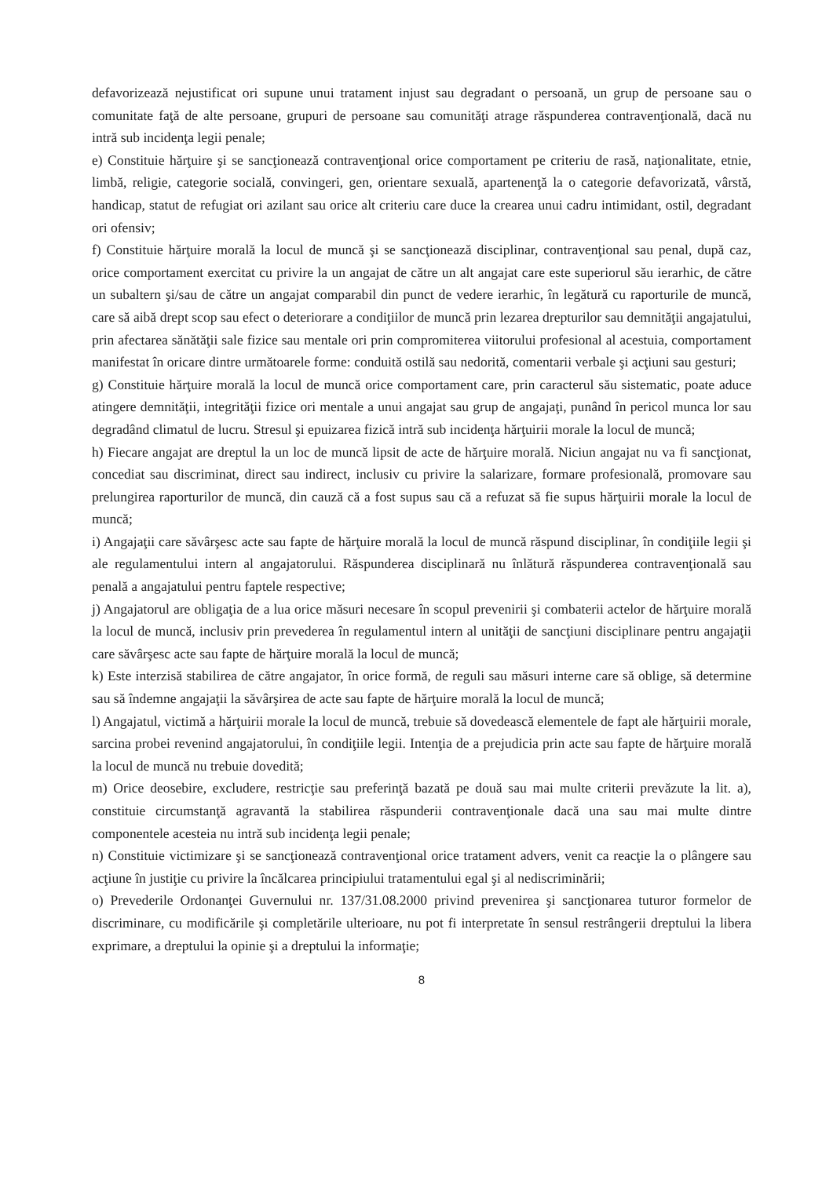defavorizează nejustificat ori supune unui tratament injust sau degradant o persoană, un grup de persoane sau o comunitate faţă de alte persoane, grupuri de persoane sau comunităţi atrage răspunderea contravenţională, dacă nu intră sub incidenţa legii penale;
e) Constituie hărţuire şi se sancţionează contravenţional orice comportament pe criteriu de rasă, naţionalitate, etnie, limbă, religie, categorie socială, convingeri, gen, orientare sexuală, apartenenţă la o categorie defavorizată, vârstă, handicap, statut de refugiat ori azilant sau orice alt criteriu care duce la crearea unui cadru intimidant, ostil, degradant ori ofensiv;
f) Constituie hărţuire morală la locul de muncă şi se sancţionează disciplinar, contravenţional sau penal, după caz, orice comportament exercitat cu privire la un angajat de către un alt angajat care este superiorul său ierarhic, de către un subaltern şi/sau de către un angajat comparabil din punct de vedere ierarhic, în legătură cu raporturile de muncă, care să aibă drept scop sau efect o deteriorare a condiţiilor de muncă prin lezarea drepturilor sau demnităţii angajatului, prin afectarea sănătăţii sale fizice sau mentale ori prin compromiterea viitorului profesional al acestuia, comportament manifestat în oricare dintre următoarele forme: conduită ostilă sau nedorită, comentarii verbale şi acţiuni sau gesturi;
g) Constituie hărţuire morală la locul de muncă orice comportament care, prin caracterul său sistematic, poate aduce atingere demnităţii, integrităţii fizice ori mentale a unui angajat sau grup de angajaţi, punând în pericol munca lor sau degradând climatul de lucru. Stresul şi epuizarea fizică intră sub incidenţa hărţuirii morale la locul de muncă;
h) Fiecare angajat are dreptul la un loc de muncă lipsit de acte de hărţuire morală. Niciun angajat nu va fi sancţionat, concediat sau discriminat, direct sau indirect, inclusiv cu privire la salarizare, formare profesională, promovare sau prelungirea raporturilor de muncă, din cauză că a fost supus sau că a refuzat să fie supus hărţuirii morale la locul de muncă;
i) Angajaţii care săvârşesc acte sau fapte de hărţuire morală la locul de muncă răspund disciplinar, în condiţiile legii şi ale regulamentului intern al angajatorului. Răspunderea disciplinară nu înlătură răspunderea contravenţională sau penală a angajatului pentru faptele respective;
j) Angajatorul are obligaţia de a lua orice măsuri necesare în scopul prevenirii şi combaterii actelor de hărţuire morală la locul de muncă, inclusiv prin prevederea în regulamentul intern al unităţii de sancţiuni disciplinare pentru angajaţii care săvârşesc acte sau fapte de hărţuire morală la locul de muncă;
k) Este interzisă stabilirea de către angajator, în orice formă, de reguli sau măsuri interne care să oblige, să determine sau să îndemne angajaţii la săvârşirea de acte sau fapte de hărţuire morală la locul de muncă;
l) Angajatul, victimă a hărţuirii morale la locul de muncă, trebuie să dovedească elementele de fapt ale hărţuirii morale, sarcina probei revenind angajatorului, în condiţiile legii. Intenţia de a prejudicia prin acte sau fapte de hărţuire morală la locul de muncă nu trebuie dovedită;
m) Orice deosebire, excludere, restricţie sau preferinţă bazată pe două sau mai multe criterii prevăzute la lit. a), constituie circumstanţă agravantă la stabilirea răspunderii contravenţionale dacă una sau mai multe dintre componentele acesteia nu intră sub incidenţa legii penale;
n) Constituie victimizare şi se sancţionează contravenţional orice tratament advers, venit ca reacţie la o plângere sau acţiune în justiţie cu privire la încălcarea principiului tratamentului egal şi al nediscriminării;
o) Prevederile Ordonanţei Guvernului nr. 137/31.08.2000 privind prevenirea şi sancţionarea tuturor formelor de discriminare, cu modificările şi completările ulterioare, nu pot fi interpretate în sensul restrângerii dreptului la libera exprimare, a dreptului la opinie şi a dreptului la informaţie;
8